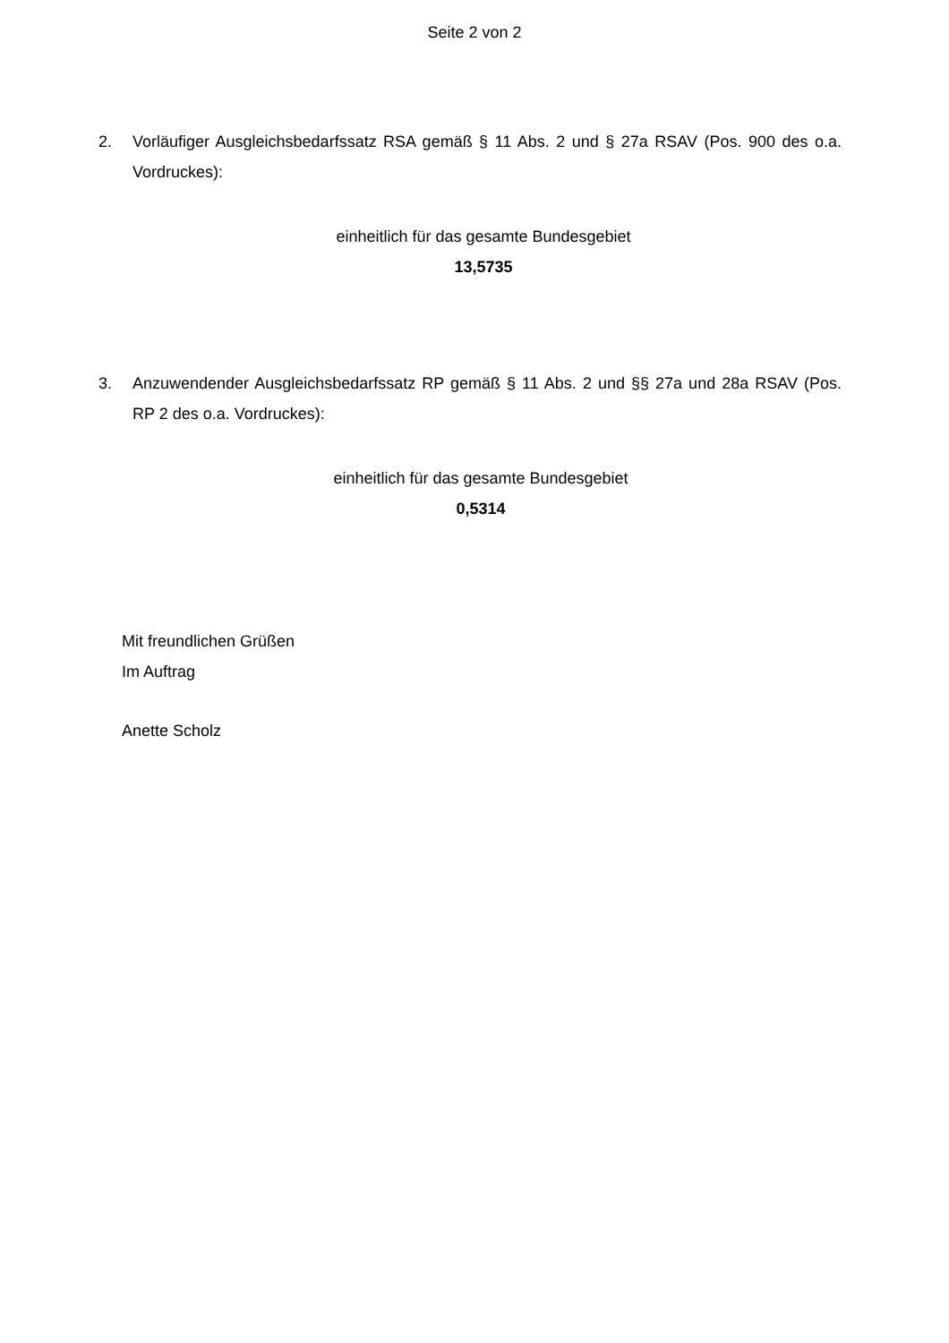Seite 2 von 2
2. Vorläufiger Ausgleichsbedarfssatz RSA gemäß § 11 Abs. 2 und § 27a RSAV (Pos. 900 des o.a. Vordruckes):
einheitlich für das gesamte Bundesgebiet
13,5735
3. Anzuwendender Ausgleichsbedarfssatz RP gemäß § 11 Abs. 2 und §§ 27a und 28a RSAV (Pos. RP 2 des o.a. Vordruckes):
einheitlich für das gesamte Bundesgebiet
0,5314
Mit freundlichen Grüßen
Im Auftrag
Anette Scholz